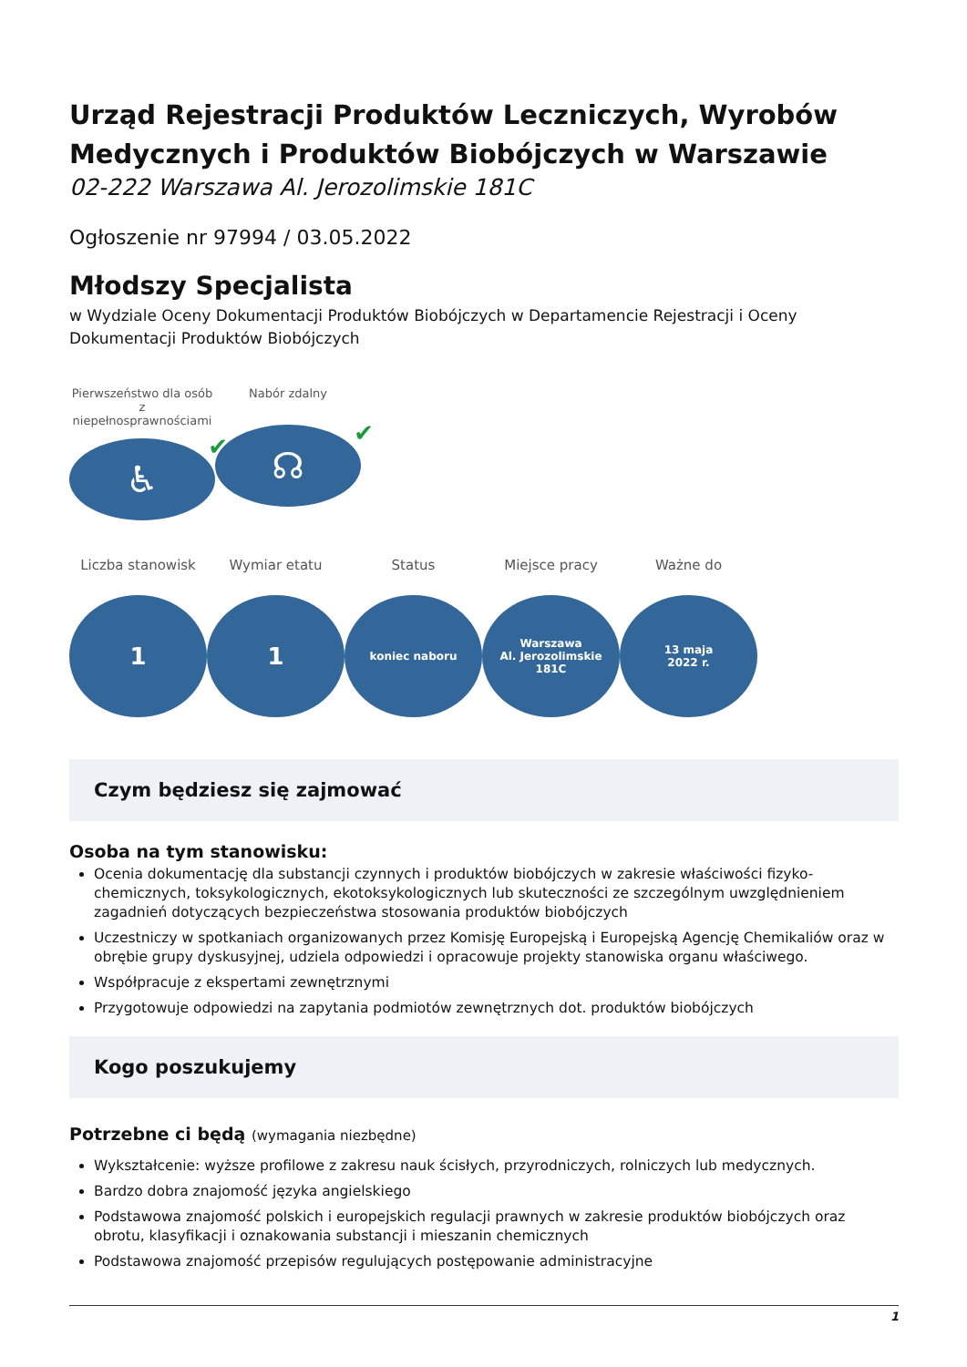Urząd Rejestracji Produktów Leczniczych, Wyrobów Medycznych i Produktów Biobójczych w Warszawie
02-222 Warszawa Al. Jerozolimskie 181C
Ogłoszenie nr 97994 / 03.05.2022
Młodszy Specjalista
w Wydziale Oceny Dokumentacji Produktów Biobójczych w Departamencie Rejestracji i Oceny Dokumentacji Produktów Biobójczych
Pierwszeństwo dla osób z niepełnosprawnościami
♿ ✔
Nabór zdalny
☊ ✔
Liczba stanowisk
1
Wymiar etatu
1
Status
koniec naboru
Miejsce pracy
Warszawa
Al. Jerozolimskie
181C
Ważne do
13 maja
2022 r.
Czym będziesz się zajmować
Osoba na tym stanowisku:
Ocenia dokumentację dla substancji czynnych i produktów biobójczych w zakresie właściwości fizyko-chemicznych, toksykologicznych, ekotoksykologicznych lub skuteczności ze szczególnym uwzględnieniem zagadnień dotyczących bezpieczeństwa stosowania produktów biobójczych
Uczestniczy w spotkaniach organizowanych przez Komisję Europejską i Europejską Agencję Chemikaliów oraz w obrębie grupy dyskusyjnej, udziela odpowiedzi i opracowuje projekty stanowiska organu właściwego.
Współpracuje z ekspertami zewnętrznymi
Przygotowuje odpowiedzi na zapytania podmiotów zewnętrznych dot. produktów biobójczych
Kogo poszukujemy
Potrzebne ci będą (wymagania niezbędne)
Wykształcenie: wyższe profilowe z zakresu nauk ścisłych, przyrodniczych, rolniczych lub medycznych.
Bardzo dobra znajomość języka angielskiego
Podstawowa znajomość polskich i europejskich regulacji prawnych w zakresie produktów biobójczych oraz obrotu, klasyfikacji i oznakowania substancji i mieszanin chemicznych
Podstawowa znajomość przepisów regulujących postępowanie administracyjne
1